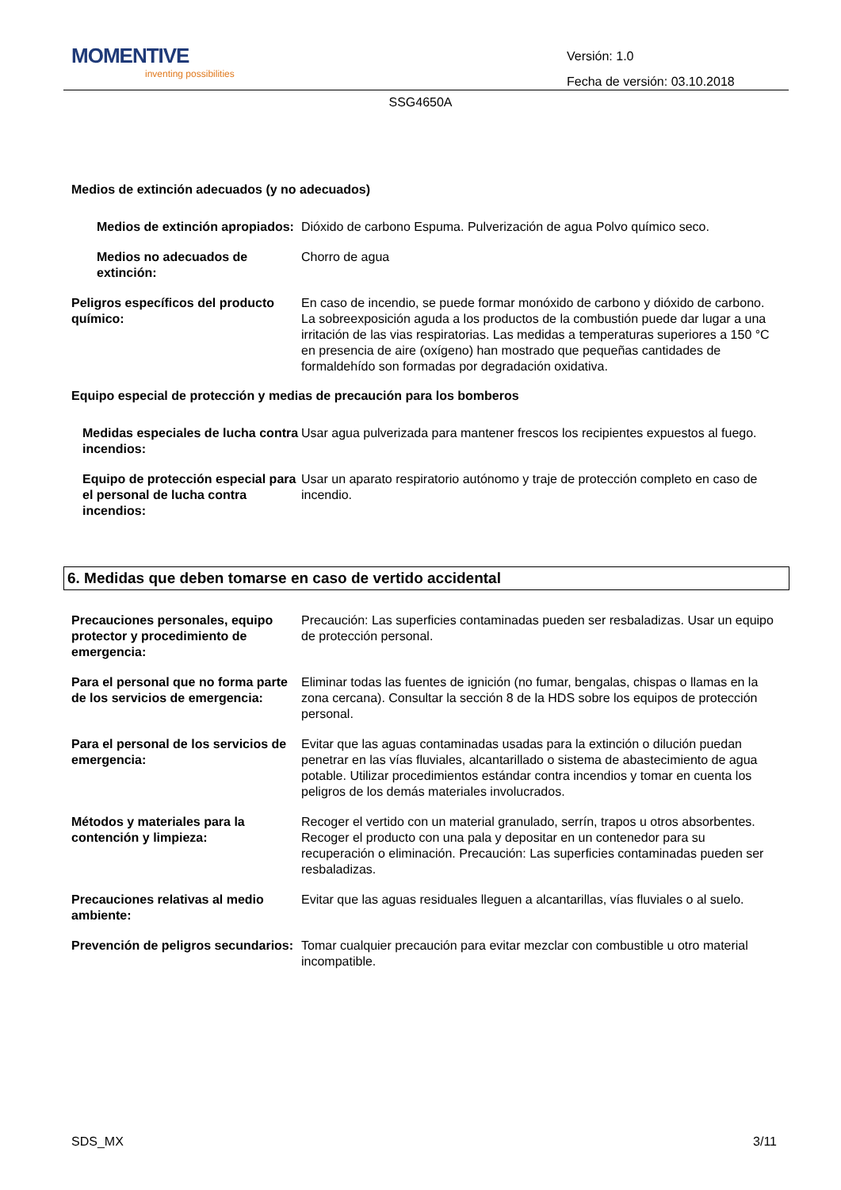MOMENTIVE
inventing possibilities
Versión: 1.0
Fecha de versión: 03.10.2018
SSG4650A
Medios de extinción adecuados (y no adecuados)
Medios de extinción apropiados:
Dióxido de carbono Espuma. Pulverización de agua Polvo químico seco.
Medios no adecuados de extinción:
Chorro de agua
Peligros específicos del producto químico:
En caso de incendio, se puede formar monóxido de carbono y dióxido de carbono. La sobreexposición aguda a los productos de la combustión puede dar lugar a una irritación de las vias respiratorias. Las medidas a temperaturas superiores a 150 °C en presencia de aire (oxígeno) han mostrado que pequeñas cantidades de formaldehído son formadas por degradación oxidativa.
Equipo especial de protección y medias de precaución para los bomberos
Medidas especiales de lucha contra incendios:
Usar agua pulverizada para mantener frescos los recipientes expuestos al fuego.
Equipo de protección especial para el personal de lucha contra incendios:
Usar un aparato respiratorio autónomo y traje de protección completo en caso de incendio.
6. Medidas que deben tomarse en caso de vertido accidental
Precauciones personales, equipo protector y procedimiento de emergencia:
Precaución: Las superficies contaminadas pueden ser resbaladizas. Usar un equipo de protección personal.
Para el personal que no forma parte de los servicios de emergencia:
Eliminar todas las fuentes de ignición (no fumar, bengalas, chispas o llamas en la zona cercana). Consultar la sección 8 de la HDS sobre los equipos de protección personal.
Para el personal de los servicios de emergencia:
Evitar que las aguas contaminadas usadas para la extinción o dilución puedan penetrar en las vías fluviales, alcantarillado o sistema de abastecimiento de agua potable. Utilizar procedimientos estándar contra incendios y tomar en cuenta los peligros de los demás materiales involucrados.
Métodos y materiales para la contención y limpieza:
Recoger el vertido con un material granulado, serrín, trapos u otros absorbentes. Recoger el producto con una pala y depositar en un contenedor para su recuperación o eliminación. Precaución: Las superficies contaminadas pueden ser resbaladizas.
Precauciones relativas al medio ambiente:
Evitar que las aguas residuales lleguen a alcantarillas, vías fluviales o al suelo.
Prevención de peligros secundarios:
Tomar cualquier precaución para evitar mezclar con combustible u otro material incompatible.
SDS_MX 3/11